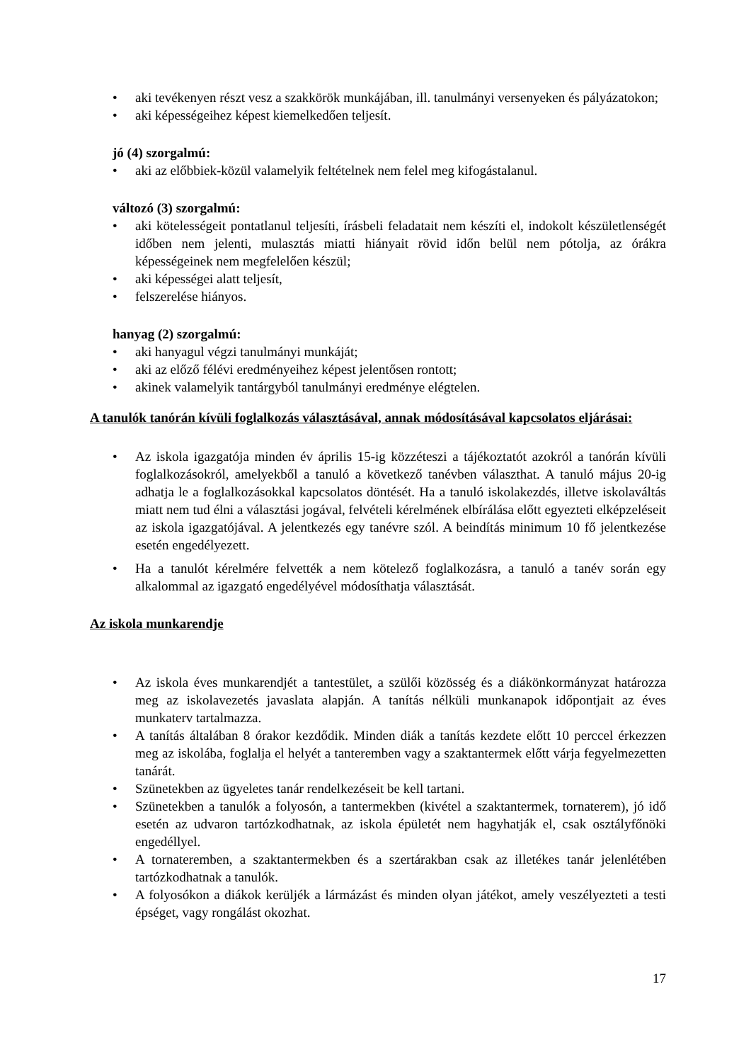• aki tevékenyen részt vesz a szakkörök munkájában, ill. tanulmányi versenyeken és pályázatokon;
• aki képességeihez képest kiemelkedően teljesít.
jó (4) szorgalmú:
• aki az előbbiek-közül valamelyik feltételnek nem felel meg kifogástalanul.
változó (3) szorgalmú:
• aki kötelességeit pontatlanul teljesíti, írásbeli feladatait nem készíti el, indokolt készületlenségét időben nem jelenti, mulasztás miatti hiányait rövid időn belül nem pótolja, az órákra képességeinek nem megfelelően készül;
• aki képességei alatt teljesít,
• felszerelése hiányos.
hanyag (2) szorgalmú:
• aki hanyagul végzi tanulmányi munkáját;
• aki az előző félévi eredményeihez képest jelentősen rontott;
• akinek valamelyik tantárgyból tanulmányi eredménye elégtelen.
A tanulók tanórán kívüli foglalkozás választásával, annak módosításával kapcsolatos eljárásai:
• Az iskola igazgatója minden év április 15-ig közzéteszi a tájékoztatót azokról a tanórán kívüli foglalkozásokról, amelyekből a tanuló a következő tanévben választhat. A tanuló május 20-ig adhatja le a foglalkozásokkal kapcsolatos döntését. Ha a tanuló iskolakezdés, illetve iskolaváltás miatt nem tud élni a választási jogával, felvételi kérelmének elbírálása előtt egyezteti elképzeléseit az iskola igazgatójával. A jelentkezés egy tanévre szól. A beindítás minimum 10 fő jelentkezése esetén engedélyezett.
• Ha a tanulót kérelmére felvették a nem kötelező foglalkozásra, a tanuló a tanév során egy alkalommal az igazgató engedélyével módosíthatja választását.
Az iskola munkarendje
• Az iskola éves munkarendjét a tantestület, a szülői közösség és a diákönkormányzat határozza meg az iskolavezetés javaslata alapján. A tanítás nélküli munkanapok időpontjait az éves munkaterv tartalmazza.
• A tanítás általában 8 órakor kezdődik. Minden diák a tanítás kezdete előtt 10 perccel érkezzen meg az iskolába, foglalja el helyét a tanteremben vagy a szaktantermek előtt várja fegyelmezetten tanárát.
• Szünetekben az ügyeletes tanár rendelkezéseit be kell tartani.
• Szünetekben a tanulók a folyosón, a tantermekben (kivétel a szaktantermek, tornaterem), jó idő esetén az udvaron tartózkodhatnak, az iskola épületét nem hagyhatják el, csak osztályfőnöki engedéllyel.
• A tornateremben, a szaktantermekben és a szertárakban csak az illetékes tanár jelenlétében tartózkodhatnak a tanulók.
• A folyosókon a diákok kerüljék a lármázást és minden olyan játékot, amely veszélyezteti a testi épséget, vagy rongálást okozhat.
17